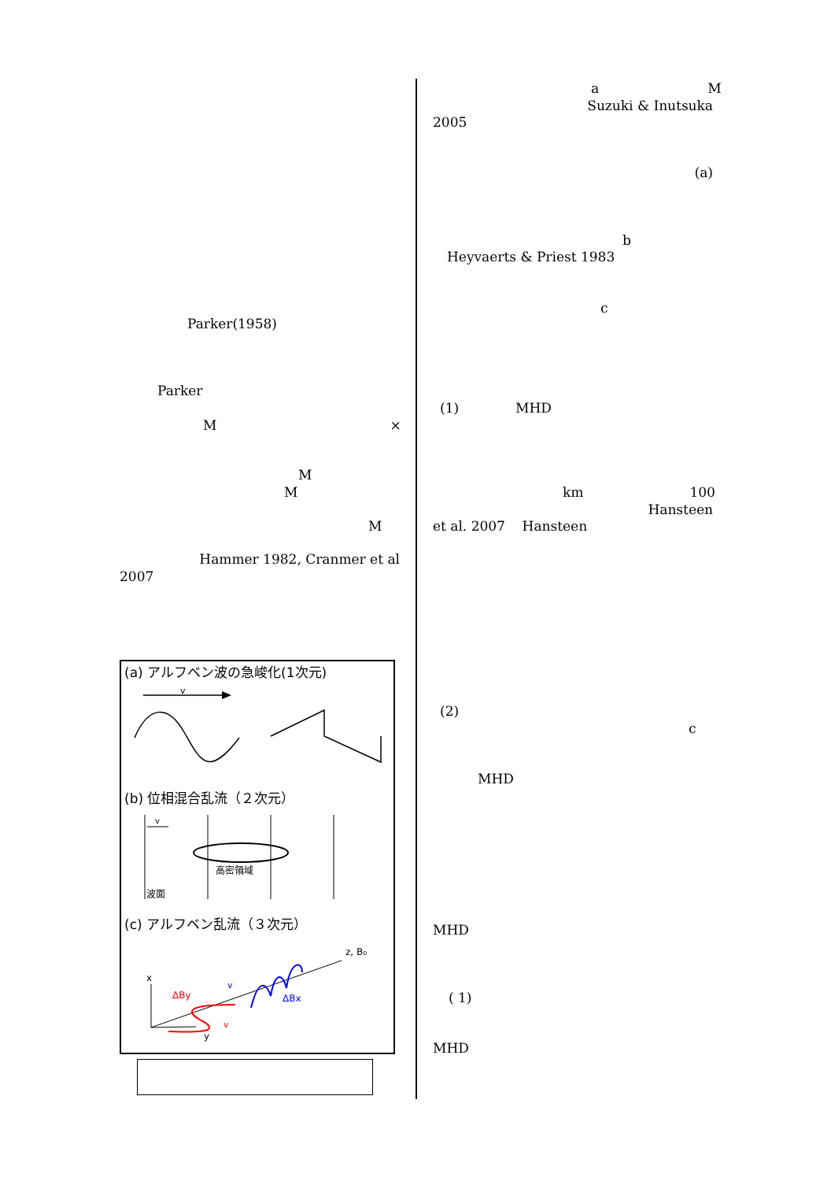Parker(1958)
Parker
M ×
M
M
M
Hammer 1982, Cranmer et al
2007
(a) アルフベン波の急峻化(1次元)
v
(b) 位相混合乱流（２次元）
v
高密領域
波面
(c) アルフベン乱流（３次元）
z, B₀
x
y
ΔBy
v
ΔBx
v
a M
Suzuki & Inutsuka
2005
(a)
b
Heyvaerts & Priest 1983
c
(1) MHD
km 100
Hansteen
et al. 2007 Hansteen
(2)
c
MHD
MHD
( 1)
MHD